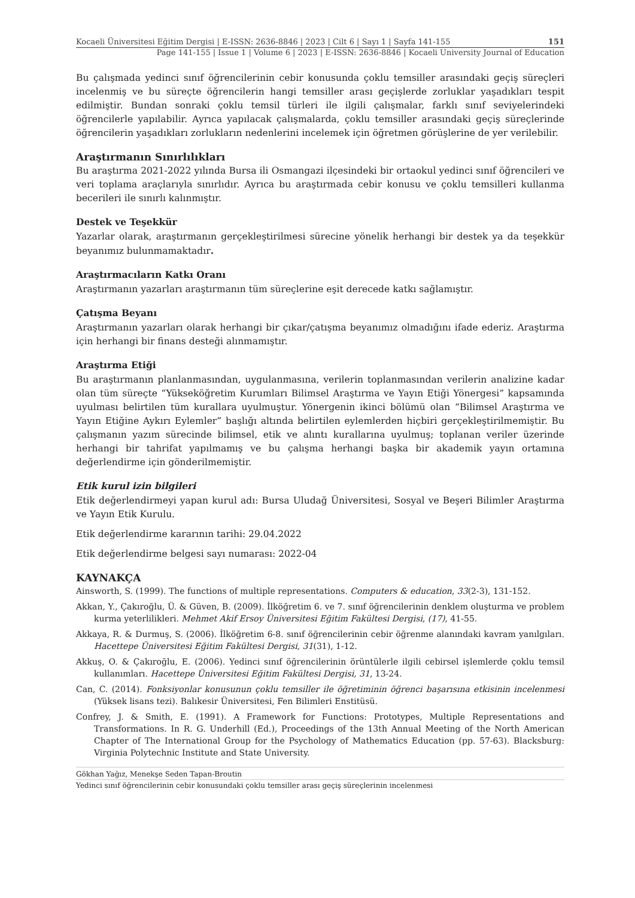Kocaeli Üniversitesi Eğitim Dergisi | E-ISSN: 2636-8846 | 2023 | Cilt 6 | Sayı 1 | Sayfa 141-155 151
Page 141-155 | Issue 1 | Volume 6 | 2023 | E-ISSN: 2636-8846 | Kocaeli University Journal of Education
Bu çalışmada yedinci sınıf öğrencilerinin cebir konusunda çoklu temsiller arasındaki geçiş süreçleri incelenmiş ve bu süreçte öğrencilerin hangi temsiller arası geçişlerde zorluklar yaşadıkları tespit edilmiştir. Bundan sonraki çoklu temsil türleri ile ilgili çalışmalar, farklı sınıf seviyelerindeki öğrencilerle yapılabilir. Ayrıca yapılacak çalışmalarda, çoklu temsiller arasındaki geçiş süreçlerinde öğrencilerin yaşadıkları zorlukların nedenlerini incelemek için öğretmen görüşlerine de yer verilebilir.
Araştırmanın Sınırlılıkları
Bu araştırma 2021-2022 yılında Bursa ili Osmangazi ilçesindeki bir ortaokul yedinci sınıf öğrencileri ve veri toplama araçlarıyla sınırlıdır. Ayrıca bu araştırmada cebir konusu ve çoklu temsilleri kullanma becerileri ile sınırlı kalınmıştır.
Destek ve Teşekkür
Yazarlar olarak, araştırmanın gerçekleştirilmesi sürecine yönelik herhangi bir destek ya da teşekkür beyanımız bulunmamaktadır.
Araştırmacıların Katkı Oranı
Araştırmanın yazarları araştırmanın tüm süreçlerine eşit derecede katkı sağlamıştır.
Çatışma Beyanı
Araştırmanın yazarları olarak herhangi bir çıkar/çatışma beyanımız olmadığını ifade ederiz. Araştırma için herhangi bir finans desteği alınmamıştır.
Araştırma Etiği
Bu araştırmanın planlanmasından, uygulanmasına, verilerin toplanmasından verilerin analizine kadar olan tüm süreçte “Yükseköğretim Kurumları Bilimsel Araştırma ve Yayın Etiği Yönergesi” kapsamında uyulması belirtilen tüm kurallara uyulmuştur. Yönergenin ikinci bölümü olan “Bilimsel Araştırma ve Yayın Etiğine Aykırı Eylemler” başlığı altında belirtilen eylemlerden hiçbiri gerçekleştirilmemiştir. Bu çalışmanın yazım sürecinde bilimsel, etik ve alıntı kurallarına uyulmuş; toplanan veriler üzerinde herhangi bir tahrifat yapılmamış ve bu çalışma herhangi başka bir akademik yayın ortamına değerlendirme için gönderilmemiştir.
Etik kurul izin bilgileri
Etik değerlendirmeyi yapan kurul adı: Bursa Uludağ Üniversitesi, Sosyal ve Beşeri Bilimler Araştırma ve Yayın Etik Kurulu.
Etik değerlendirme kararının tarihi: 29.04.2022
Etik değerlendirme belgesi sayı numarası: 2022-04
KAYNAKÇA
Ainsworth, S. (1999). The functions of multiple representations. Computers & education, 33(2-3), 131-152.
Akkan, Y., Çakıroğlu, Ü. & Güven, B. (2009). İlköğretim 6. ve 7. sınıf öğrencilerinin denklem oluşturma ve problem kurma yeterlilikleri. Mehmet Akif Ersoy Üniversitesi Eğitim Fakültesi Dergisi, (17), 41-55.
Akkaya, R. & Durmuş, S. (2006). İlköğretim 6-8. sınıf öğrencilerinin cebir öğrenme alanındaki kavram yanılgıları. Hacettepe Üniversitesi Eğitim Fakültesi Dergisi, 31(31), 1-12.
Akkuş, O. & Çakıroğlu, E. (2006). Yedinci sınıf öğrencilerinin örüntülerle ilgili cebirsel işlemlerde çoklu temsil kullanımları. Hacettepe Üniversitesi Eğitim Fakültesi Dergisi, 31, 13-24.
Can, C. (2014). Fonksiyonlar konusunun çoklu temsiller ile öğretiminin öğrenci başarısına etkisinin incelenmesi (Yüksek lisans tezi). Balıkesir Üniversitesi, Fen Bilimleri Enstitüsü.
Confrey, J. & Smith, E. (1991). A Framework for Functions: Prototypes, Multiple Representations and Transformations. In R. G. Underhill (Ed.), Proceedings of the 13th Annual Meeting of the North American Chapter of The International Group for the Psychology of Mathematics Education (pp. 57-63). Blacksburg: Virginia Polytechnic Institute and State University.
Gökhan Yağız, Menekşe Seden Tapan-Broutin
Yedinci sınıf öğrencilerinin cebir konusundaki çoklu temsiller arası geçiş süreçlerinin incelenmesi